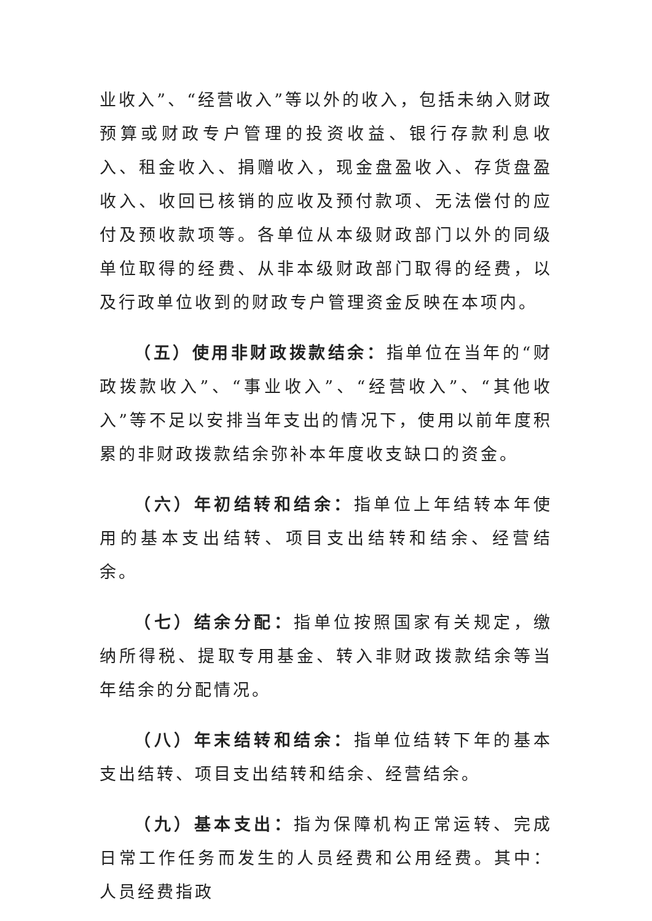业收入”、“经营收入”等以外的收入，包括未纳入财政预算或财政专户管理的投资收益、银行存款利息收入、租金收入、捐赠收入，现金盘盈收入、存货盘盈收入、收回已核销的应收及预付款项、无法偿付的应付及预收款项等。各单位从本级财政部门以外的同级单位取得的经费、从非本级财政部门取得的经费，以及行政单位收到的财政专户管理资金反映在本项内。
（五）使用非财政拨款结余：指单位在当年的“财政拨款收入”、“事业收入”、“经营收入”、“其他收入”等不足以安排当年支出的情况下，使用以前年度积累的非财政拨款结余弥补本年度收支缺口的资金。
（六）年初结转和结余：指单位上年结转本年使用的基本支出结转、项目支出结转和结余、经营结余。
（七）结余分配：指单位按照国家有关规定，缴纳所得税、提取专用基金、转入非财政拨款结余等当年结余的分配情况。
（八）年末结转和结余：指单位结转下年的基本支出结转、项目支出结转和结余、经营结余。
（九）基本支出：指为保障机构正常运转、完成日常工作任务而发生的人员经费和公用经费。其中：人员经费指政